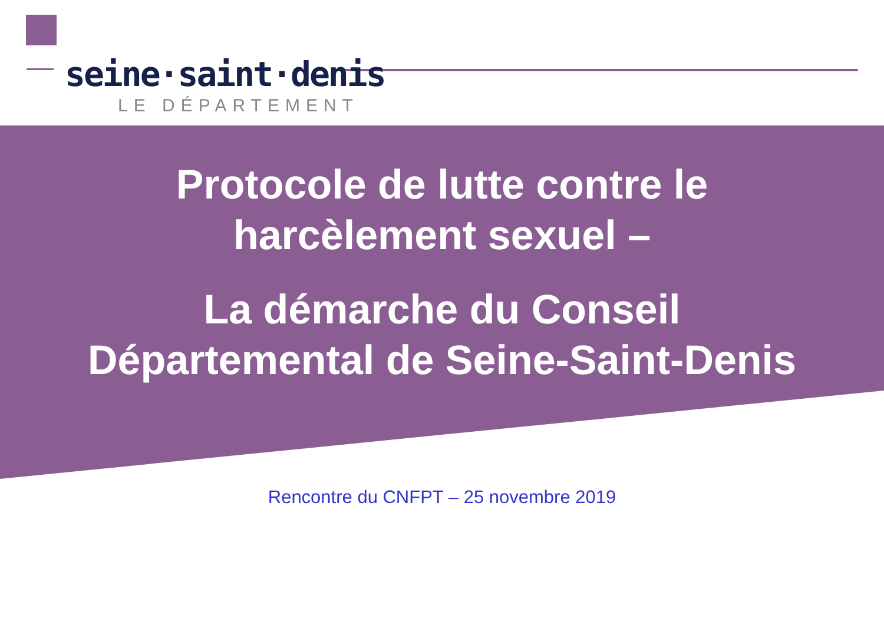seine·saint·denis
LE DÉPARTEMENT
Protocole de lutte contre le
harcèlement sexuel –
La démarche du Conseil
Départemental de Seine-Saint-Denis
Rencontre du CNFPT – 25 novembre 2019